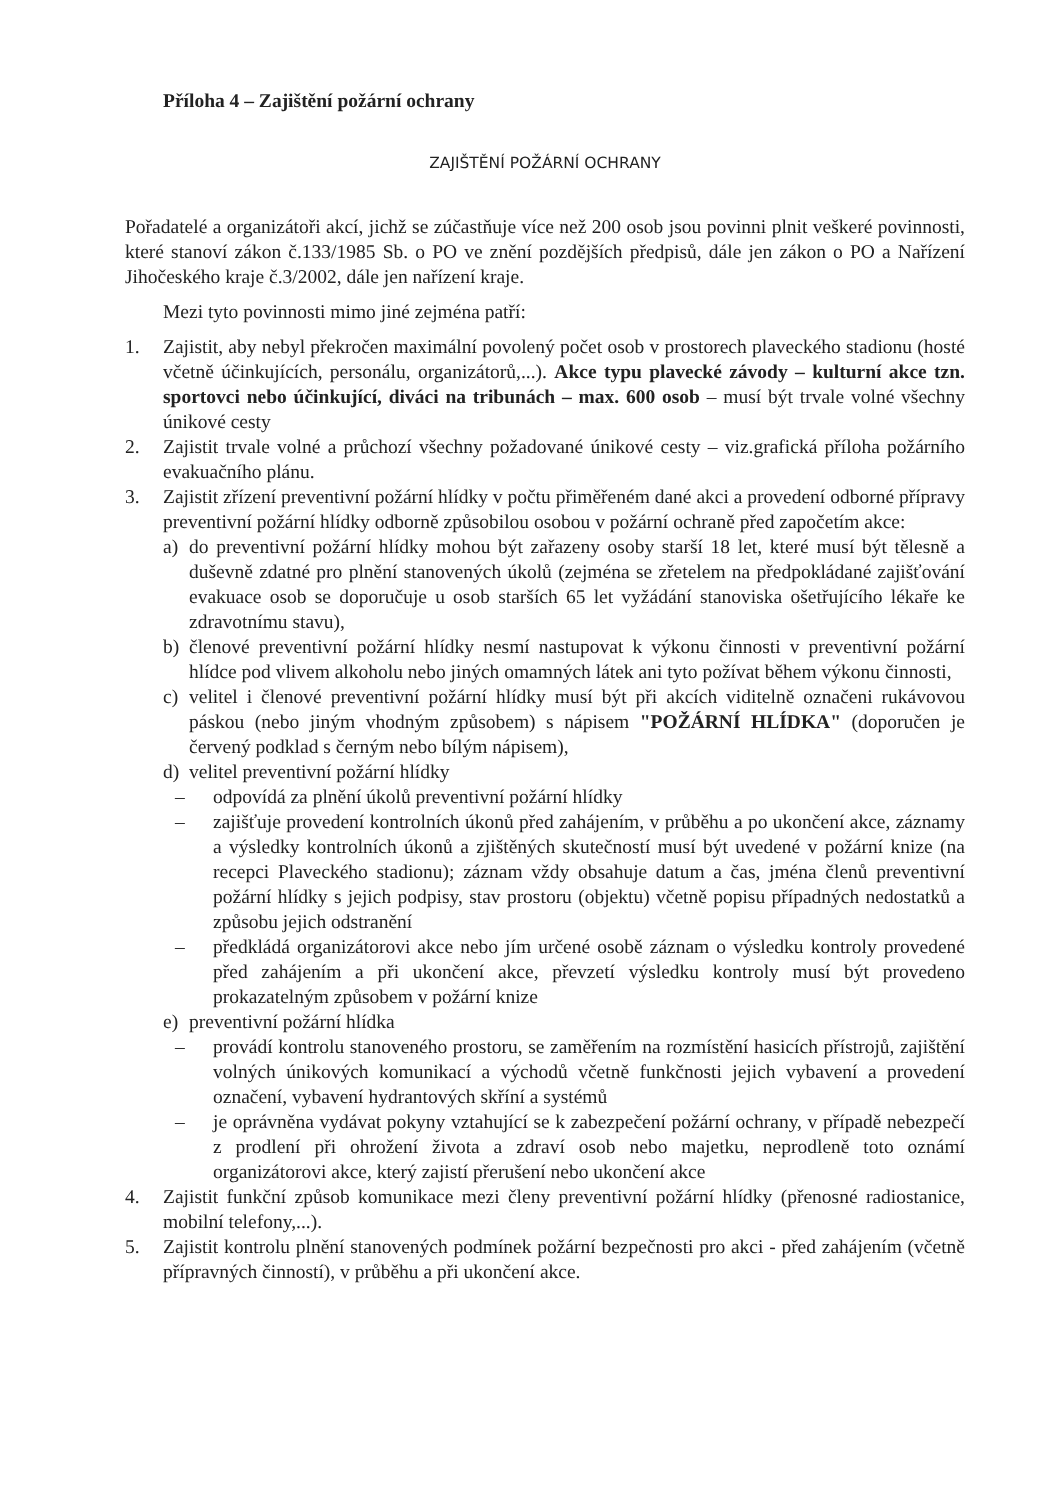Příloha 4 – Zajištění požární ochrany
ZAJIŠTĚNÍ POŽÁRNÍ OCHRANY
Pořadatelé a organizátoři akcí, jichž se zúčastňuje více než 200 osob jsou povinni plnit veškeré povinnosti, které stanoví zákon č.133/1985 Sb. o PO ve znění pozdějších předpisů, dále jen zákon o PO a Nařízení Jihočeského kraje č.3/2002, dále jen nařízení kraje.
Mezi tyto povinnosti mimo jiné zejména patří:
1. Zajistit, aby nebyl překročen maximální povolený počet osob v prostorech plaveckého stadionu (hosté včetně účinkujících, personálu, organizátorů,...). Akce typu plavecké závody – kulturní akce tzn. sportovci nebo účinkující, diváci na tribunách – max. 600 osob – musí být trvale volné všechny únikové cesty
2. Zajistit trvale volné a průchozí všechny požadované únikové cesty – viz.grafická příloha požárního evakuačního plánu.
3. Zajistit zřízení preventivní požární hlídky v počtu přiměřeném dané akci a provedení odborné přípravy preventivní požární hlídky odborně způsobilou osobou v požární ochraně před započetím akce:
a) do preventivní požární hlídky mohou být zařazeny osoby starší 18 let, které musí být tělesně a duševně zdatné pro plnění stanovených úkolů (zejména se zřetelem na předpokládané zajišťování evakuace osob se doporučuje u osob starších 65 let vyžádání stanoviska ošetřujícího lékaře ke zdravotnímu stavu),
b) členové preventivní požární hlídky nesmí nastupovat k výkonu činnosti v preventivní požární hlídce pod vlivem alkoholu nebo jiných omamných látek ani tyto požívat během výkonu činnosti,
c) velitel i členové preventivní požární hlídky musí být při akcích viditelně označeni rukávovou páskou (nebo jiným vhodným způsobem) s nápisem "POŽÁRNÍ HLÍDKA" (doporučen je červený podklad s černým nebo bílým nápisem),
d) velitel preventivní požární hlídky
– odpovídá za plnění úkolů preventivní požární hlídky
– zajišťuje provedení kontrolních úkonů před zahájením, v průběhu a po ukončení akce, záznamy a výsledky kontrolních úkonů a zjištěných skutečností musí být uvedené v požární knize (na recepci Plaveckého stadionu); záznam vždy obsahuje datum a čas, jména členů preventivní požární hlídky s jejich podpisy, stav prostoru (objektu) včetně popisu případných nedostatků a způsobu jejich odstranění
– předkládá organizátorovi akce nebo jím určené osobě záznam o výsledku kontroly provedené před zahájením a při ukončení akce, převzetí výsledku kontroly musí být provedeno prokazatelným způsobem v požární knize
e) preventivní požární hlídka
– provádí kontrolu stanoveného prostoru, se zaměřením na rozmístění hasicích přístrojů, zajištění volných únikových komunikací a východů včetně funkčnosti jejich vybavení a provedení označení, vybavení hydrantových skříní a systémů
– je oprávněna vydávat pokyny vztahující se k zabezpečení požární ochrany, v případě nebezpečí z prodlení při ohrožení života a zdraví osob nebo majetku, neprodleně toto oznámí organizátorovi akce, který zajistí přerušení nebo ukončení akce
4. Zajistit funkční způsob komunikace mezi členy preventivní požární hlídky (přenosné radiostanice, mobilní telefony,...).
5. Zajistit kontrolu plnění stanovených podmínek požární bezpečnosti pro akci - před zahájením (včetně přípravných činností), v průběhu a při ukončení akce.